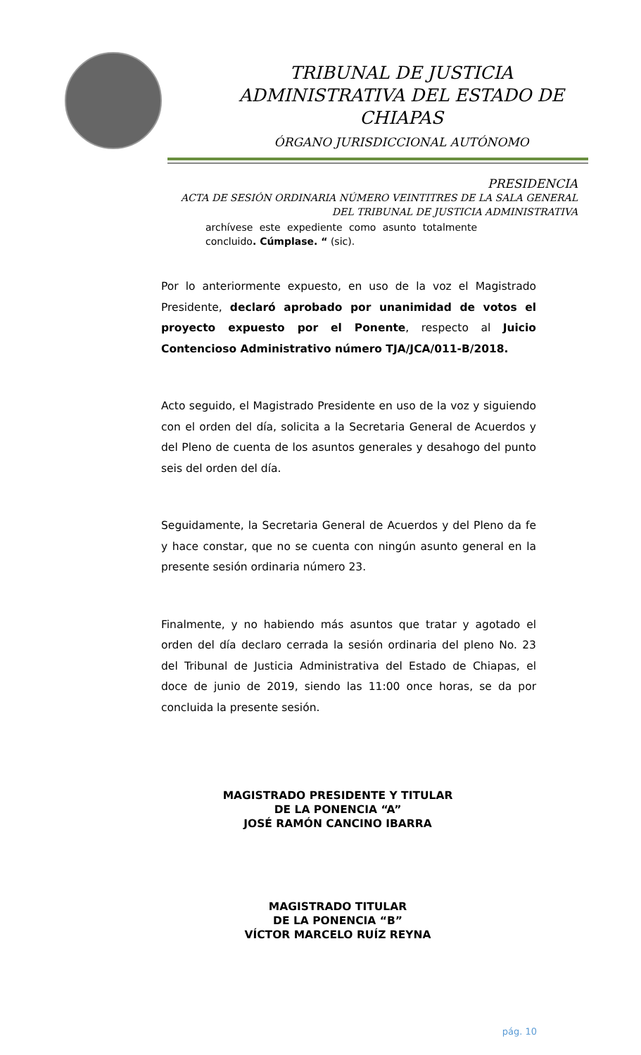TRIBUNAL DE JUSTICIA
ADMINISTRATIVA DEL ESTADO DE
CHIAPAS
ÓRGANO JURISDICCIONAL AUTÓNOMO
PRESIDENCIA
ACTA DE SESIÓN ORDINARIA NÚMERO VEINTITRES DE LA SALA GENERAL
DEL TRIBUNAL DE JUSTICIA ADMINISTRATIVA
archívese este expediente como asunto totalmente concluido. Cúmplase. “ (sic).
Por lo anteriormente expuesto, en uso de la voz el Magistrado Presidente, declaró aprobado por unanimidad de votos el proyecto expuesto por el Ponente, respecto al Juicio Contencioso Administrativo número TJA/JCA/011-B/2018.
Acto seguido, el Magistrado Presidente en uso de la voz y siguiendo con el orden del día, solicita a la Secretaria General de Acuerdos y del Pleno de cuenta de los asuntos generales y desahogo del punto seis del orden del día.
Seguidamente, la Secretaria General de Acuerdos y del Pleno da fe y hace constar, que no se cuenta con ningún asunto general en la presente sesión ordinaria número 23.
Finalmente, y no habiendo más asuntos que tratar y agotado el orden del día declaro cerrada la sesión ordinaria del pleno No. 23 del Tribunal de Justicia Administrativa del Estado de Chiapas, el doce de junio de 2019, siendo las 11:00 once horas, se da por concluida la presente sesión.
MAGISTRADO PRESIDENTE Y TITULAR
DE LA PONENCIA “A”
JOSÉ RAMÓN CANCINO IBARRA
MAGISTRADO TITULAR
DE LA PONENCIA “B”
VÍCTOR MARCELO RUÍZ REYNA
pág. 10